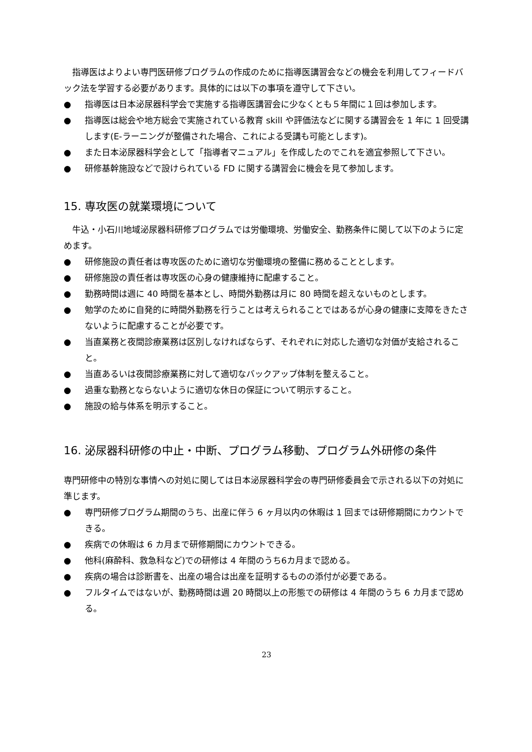指導医はよりよい専門医研修プログラムの作成のために指導医講習会などの機会を利用してフィードバック法を学習する必要があります。具体的には以下の事項を遵守して下さい。
● 指導医は日本泌尿器科学会で実施する指導医講習会に少なくとも５年間に１回は参加します。
● 指導医は総会や地方総会で実施されている教育 skill や評価法などに関する講習会を 1 年に 1 回受講します(E-ラーニングが整備された場合、これによる受講も可能とします)。
● また日本泌尿器科学会として「指導者マニュアル」を作成したのでこれを適宜参照して下さい。
● 研修基幹施設などで設けられている FD に関する講習会に機会を見て参加します。
15. 専攻医の就業環境について
牛込・小石川地域泌尿器科研修プログラムでは労働環境、労働安全、勤務条件に関して以下のように定めます。
● 研修施設の責任者は専攻医のために適切な労働環境の整備に務めることとします。
● 研修施設の責任者は専攻医の心身の健康維持に配慮すること。
● 勤務時間は週に 40 時間を基本とし、時間外勤務は月に 80 時間を超えないものとします。
● 勉学のために自発的に時間外勤務を行うことは考えられることではあるが心身の健康に支障をきたさないように配慮することが必要です。
● 当直業務と夜間診療業務は区別しなければならず、それぞれに対応した適切な対価が支給されること。
● 当直あるいは夜間診療業務に対して適切なバックアップ体制を整えること。
● 過重な勤務とならないように適切な休日の保証について明示すること。
● 施設の給与体系を明示すること。
16. 泌尿器科研修の中止・中断、プログラム移動、プログラム外研修の条件
専門研修中の特別な事情への対処に関しては日本泌尿器科学会の専門研修委員会で示される以下の対処に準じます。
● 専門研修プログラム期間のうち、出産に伴う 6 ヶ月以内の休暇は 1 回までは研修期間にカウントできる。
● 疾病での休暇は 6 カ月まで研修期間にカウントできる。
● 他科(麻酔科、救急科など)での研修は 4 年間のうち6カ月まで認める。
● 疾病の場合は診断書を、出産の場合は出産を証明するものの添付が必要である。
● フルタイムではないが、勤務時間は週 20 時間以上の形態での研修は 4 年間のうち 6 カ月まで認める。
23